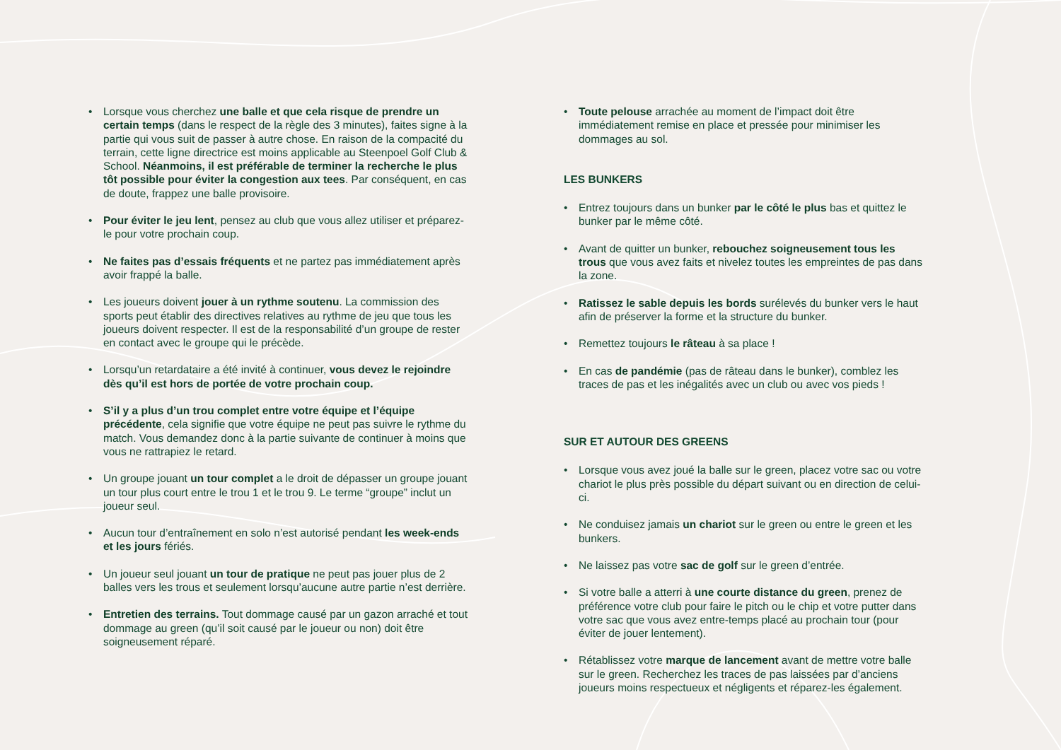• Lorsque vous cherchez une balle et que cela risque de prendre un certain temps (dans le respect de la règle des 3 minutes), faites signe à la partie qui vous suit de passer à autre chose. En raison de la compacité du terrain, cette ligne directrice est moins applicable au Steenpoel Golf Club & School. Néanmoins, il est préférable de terminer la recherche le plus tôt possible pour éviter la congestion aux tees. Par conséquent, en cas de doute, frappez une balle provisoire.
• Pour éviter le jeu lent, pensez au club que vous allez utiliser et préparez-le pour votre prochain coup.
• Ne faites pas d’essais fréquents et ne partez pas immédiatement après avoir frappé la balle.
• Les joueurs doivent jouer à un rythme soutenu. La commission des sports peut établir des directives relatives au rythme de jeu que tous les joueurs doivent respecter. Il est de la responsabilité d’un groupe de rester en contact avec le groupe qui le précède.
• Lorsqu’un retardataire a été invité à continuer, vous devez le rejoindre dès qu’il est hors de portée de votre prochain coup.
• S’il y a plus d’un trou complet entre votre équipe et l’équipe précédente, cela signifie que votre équipe ne peut pas suivre le rythme du match. Vous demandez donc à la partie suivante de continuer à moins que vous ne rattrapiez le retard.
• Un groupe jouant un tour complet a le droit de dépasser un groupe jouant un tour plus court entre le trou 1 et le trou 9. Le terme “groupe” inclut un joueur seul.
• Aucun tour d’entraînement en solo n’est autorisé pendant les week-ends et les jours fériés.
• Un joueur seul jouant un tour de pratique ne peut pas jouer plus de 2 balles vers les trous et seulement lorsqu’aucune autre partie n’est derrière.
• Entretien des terrains. Tout dommage causé par un gazon arraché et tout dommage au green (qu’il soit causé par le joueur ou non) doit être soigneusement réparé.
• Toute pelouse arrachée au moment de l’impact doit être immédiatement remise en place et pressée pour minimiser les dommages au sol.
LES BUNKERS
• Entrez toujours dans un bunker par le côté le plus bas et quittez le bunker par le même côté.
• Avant de quitter un bunker, rebouchez soigneusement tous les trous que vous avez faits et nivelez toutes les empreintes de pas dans la zone.
• Ratissez le sable depuis les bords surélevés du bunker vers le haut afin de préserver la forme et la structure du bunker.
• Remettez toujours le râteau à sa place !
• En cas de pandémie (pas de râteau dans le bunker), comblez les traces de pas et les inégalités avec un club ou avec vos pieds !
SUR ET AUTOUR DES GREENS
• Lorsque vous avez joué la balle sur le green, placez votre sac ou votre chariot le plus près possible du départ suivant ou en direction de celui-ci.
• Ne conduisez jamais un chariot sur le green ou entre le green et les bunkers.
• Ne laissez pas votre sac de golf sur le green d’entrée.
• Si votre balle a atterri à une courte distance du green, prenez de préférence votre club pour faire le pitch ou le chip et votre putter dans votre sac que vous avez entre-temps placé au prochain tour (pour éviter de jouer lentement).
• Rétablissez votre marque de lancement avant de mettre votre balle sur le green. Recherchez les traces de pas laissées par d’anciens joueurs moins respectueux et négligents et réparez-les également.